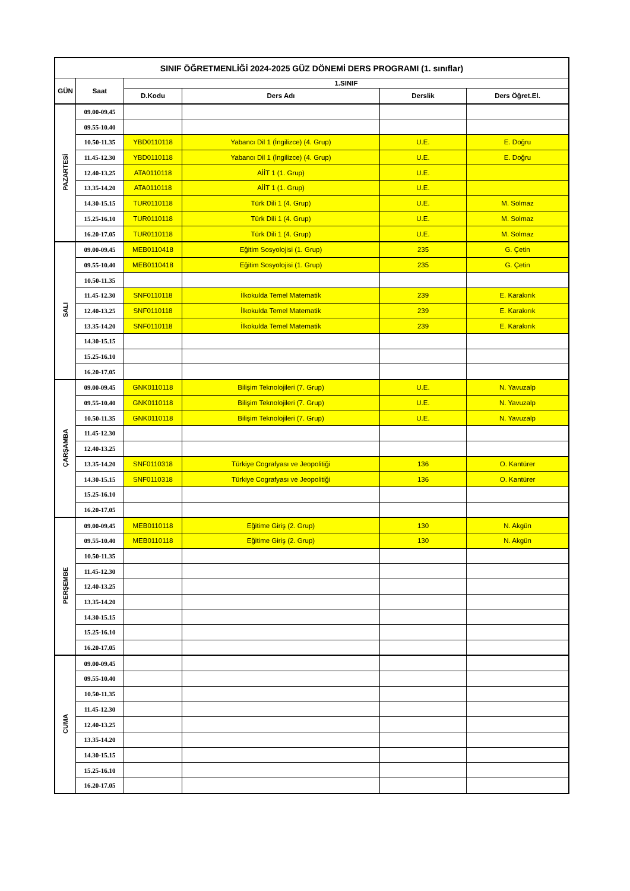| SINIF ÖĞRETMENLİĞİ 2024-2025 GÜZ DÖNEMİ DERS PROGRAMI (1. sınıflar) | | | | | |
| --- | --- | --- | --- | --- | --- |
| GÜN | Saat | 1.SINIF | | | |
| | | D.Kodu | Ders Adı | Derslik | Ders Öğret.El. |
| PAZARTESİ | 09.00-09.45 | | | | |
| | 09.55-10.40 | | | | |
| | 10.50-11.35 | YBD0110118 | Yabancı Dil 1 (İngilizce) (4. Grup) | U.E. | E. Doğru |
| | 11.45-12.30 | YBD0110118 | Yabancı Dil 1 (İngilizce) (4. Grup) | U.E. | E. Doğru |
| | 12.40-13.25 | ATA0110118 | AİİT 1 (1. Grup) | U.E. | |
| | 13.35-14.20 | ATA0110118 | AİİT 1 (1. Grup) | U.E. | |
| | 14.30-15.15 | TUR0110118 | Türk Dili 1 (4. Grup) | U.E. | M. Solmaz |
| | 15.25-16.10 | TUR0110118 | Türk Dili 1 (4. Grup) | U.E. | M. Solmaz |
| | 16.20-17.05 | TUR0110118 | Türk Dili 1 (4. Grup) | U.E. | M. Solmaz |
| SALI | 09.00-09.45 | MEB0110418 | Eğitim Sosyolojisi (1. Grup) | 235 | G. Çetin |
| | 09.55-10.40 | MEB0110418 | Eğitim Sosyolojisi (1. Grup) | 235 | G. Çetin |
| | 10.50-11.35 | | | | |
| | 11.45-12.30 | SNF0110118 | İlkokulda Temel Matematik | 239 | E. Karakırık |
| | 12.40-13.25 | SNF0110118 | İlkokulda Temel Matematik | 239 | E. Karakırık |
| | 13.35-14.20 | SNF0110118 | İlkokulda Temel Matematik | 239 | E. Karakırık |
| | 14.30-15.15 | | | | |
| | 15.25-16.10 | | | | |
| | 16.20-17.05 | | | | |
| ÇARŞAMBA | 09.00-09.45 | GNK0110118 | Bilişim Teknolojileri (7. Grup) | U.E. | N. Yavuzalp |
| | 09.55-10.40 | GNK0110118 | Bilişim Teknolojileri (7. Grup) | U.E. | N. Yavuzalp |
| | 10.50-11.35 | GNK0110118 | Bilişim Teknolojileri (7. Grup) | U.E. | N. Yavuzalp |
| | 11.45-12.30 | | | | |
| | 12.40-13.25 | | | | |
| | 13.35-14.20 | SNF0110318 | Türkiye Cografyası ve Jeopolitiği | 136 | O. Kantürer |
| | 14.30-15.15 | SNF0110318 | Türkiye Cografyası ve Jeopolitiği | 136 | O. Kantürer |
| | 15.25-16.10 | | | | |
| | 16.20-17.05 | | | | |
| PERŞEMBE | 09.00-09.45 | MEB0110118 | Eğitime Giriş (2. Grup) | 130 | N. Akgün |
| | 09.55-10.40 | MEB0110118 | Eğitime Giriş (2. Grup) | 130 | N. Akgün |
| | 10.50-11.35 | | | | |
| | 11.45-12.30 | | | | |
| | 12.40-13.25 | | | | |
| | 13.35-14.20 | | | | |
| | 14.30-15.15 | | | | |
| | 15.25-16.10 | | | | |
| | 16.20-17.05 | | | | |
| CUMA | 09.00-09.45 | | | | |
| | 09.55-10.40 | | | | |
| | 10.50-11.35 | | | | |
| | 11.45-12.30 | | | | |
| | 12.40-13.25 | | | | |
| | 13.35-14.20 | | | | |
| | 14.30-15.15 | | | | |
| | 15.25-16.10 | | | | |
| | 16.20-17.05 | | | | |